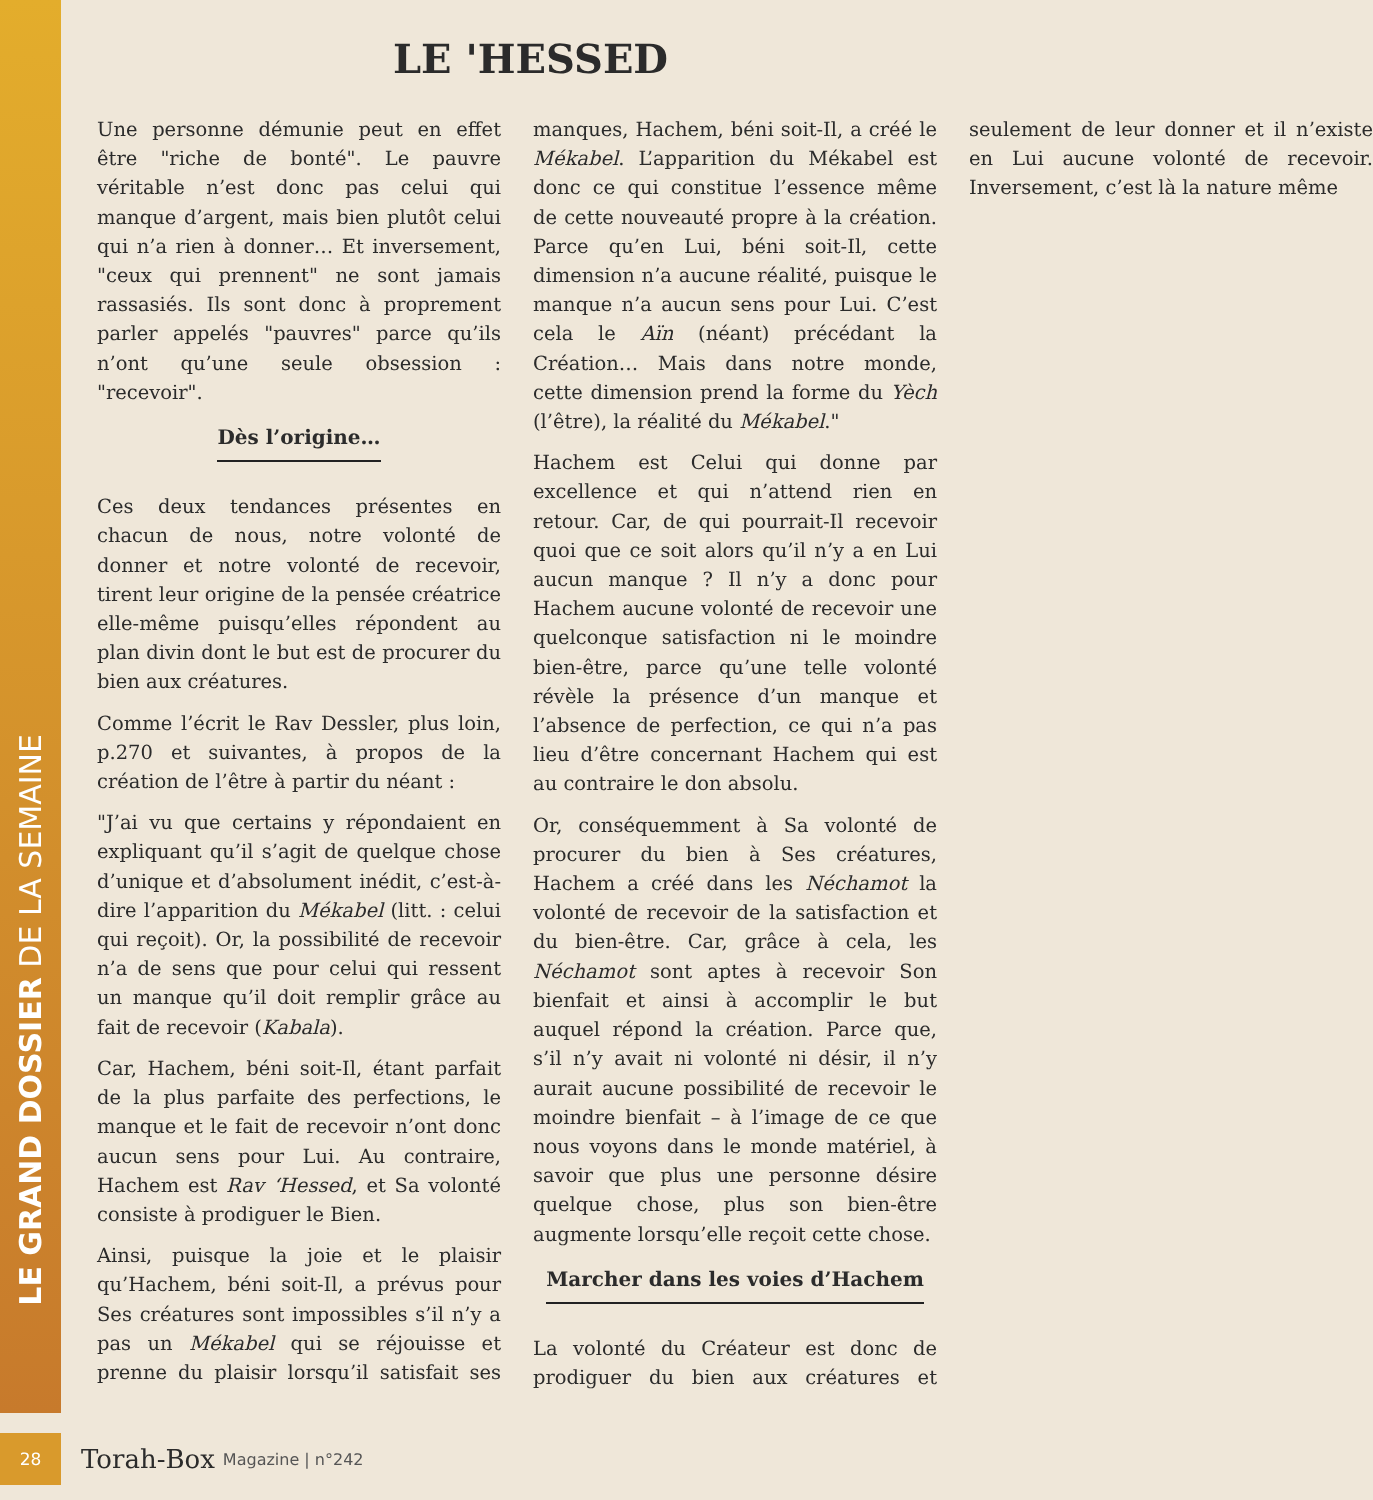LE GRAND DOSSIER DE LA SEMAINE
LE 'HESSED
Une personne démunie peut en effet être "riche de bonté". Le pauvre véritable n’est donc pas celui qui manque d’argent, mais bien plutôt celui qui n’a rien à donner… Et inversement, "ceux qui prennent" ne sont jamais rassasiés. Ils sont donc à proprement parler appelés "pauvres" parce qu’ils n’ont qu’une seule obsession : "recevoir".
Dès l’origine…
Ces deux tendances présentes en chacun de nous, notre volonté de donner et notre volonté de recevoir, tirent leur origine de la pensée créatrice elle-même puisqu’elles répondent au plan divin dont le but est de procurer du bien aux créatures.
Comme l’écrit le Rav Dessler, plus loin, p.270 et suivantes, à propos de la création de l’être à partir du néant :
"J’ai vu que certains y répondaient en expliquant qu’il s’agit de quelque chose d’unique et d’absolument inédit, c’est-à-dire l’apparition du Mékabel (litt. : celui qui reçoit). Or, la possibilité de recevoir n’a de sens que pour celui qui ressent un manque qu’il doit remplir grâce au fait de recevoir (Kabala).
Car, Hachem, béni soit-Il, étant parfait de la plus parfaite des perfections, le manque et le fait de recevoir n’ont donc aucun sens pour Lui. Au contraire, Hachem est Rav ‘Hessed, et Sa volonté consiste à prodiguer le Bien.
Ainsi, puisque la joie et le plaisir qu’Hachem, béni soit-Il, a prévus pour Ses créatures sont impossibles s’il n’y a pas un Mékabel qui se réjouisse et prenne du plaisir lorsqu’il satisfait ses manques, Hachem, béni soit-Il, a créé le Mékabel. L’apparition du Mékabel est donc ce qui constitue l’essence même de cette nouveauté propre à la création. Parce qu’en Lui, béni soit-Il, cette dimension n’a aucune réalité, puisque le manque n’a aucun sens pour Lui. C’est cela le Aïn (néant) précédant la Création… Mais dans notre monde, cette dimension prend la forme du Yèch (l’être), la réalité du Mékabel."
Hachem est Celui qui donne par excellence et qui n’attend rien en retour. Car, de qui pourrait-Il recevoir quoi que ce soit alors qu’il n’y a en Lui aucun manque ? Il n’y a donc pour Hachem aucune volonté de recevoir une quelconque satisfaction ni le moindre bien-être, parce qu’une telle volonté révèle la présence d’un manque et l’absence de perfection, ce qui n’a pas lieu d’être concernant Hachem qui est au contraire le don absolu.
Or, conséquemment à Sa volonté de procurer du bien à Ses créatures, Hachem a créé dans les Néchamot la volonté de recevoir de la satisfaction et du bien-être. Car, grâce à cela, les Néchamot sont aptes à recevoir Son bienfait et ainsi à accomplir le but auquel répond la création. Parce que, s’il n’y avait ni volonté ni désir, il n’y aurait aucune possibilité de recevoir le moindre bienfait – à l’image de ce que nous voyons dans le monde matériel, à savoir que plus une personne désire quelque chose, plus son bien-être augmente lorsqu’elle reçoit cette chose.
Marcher dans les voies d’Hachem
La volonté du Créateur est donc de prodiguer du bien aux créatures et seulement de leur donner et il n’existe en Lui aucune volonté de recevoir. Inversement, c’est là la nature même
28
Torah-Box Magazine | n°242